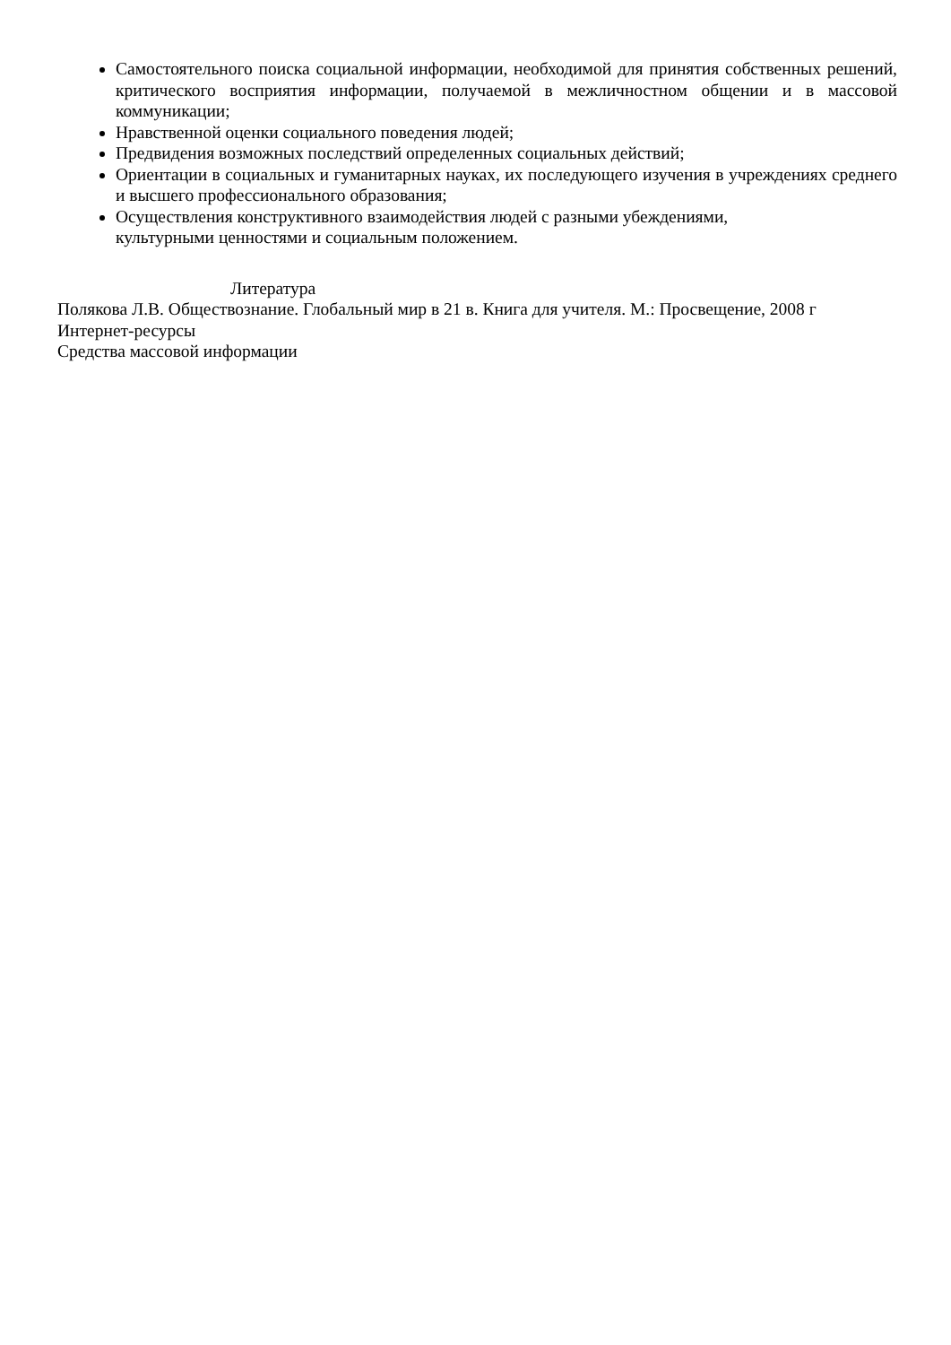Самостоятельного поиска социальной информации, необходимой для принятия собственных решений, критического восприятия информации, получаемой в межличностном общении и в массовой коммуникации;
Нравственной оценки социального поведения людей;
Предвидения возможных последствий определенных социальных действий;
Ориентации в социальных и гуманитарных науках, их последующего изучения в учреждениях среднего и высшего профессионального образования;
Осуществления конструктивного взаимодействия людей с разными убеждениями,
культурными ценностями и социальным положением.
Литература
Полякова Л.В. Обществознание. Глобальный мир в 21 в. Книга для учителя. М.: Просвещение, 2008 г
Интернет-ресурсы
Средства массовой информации